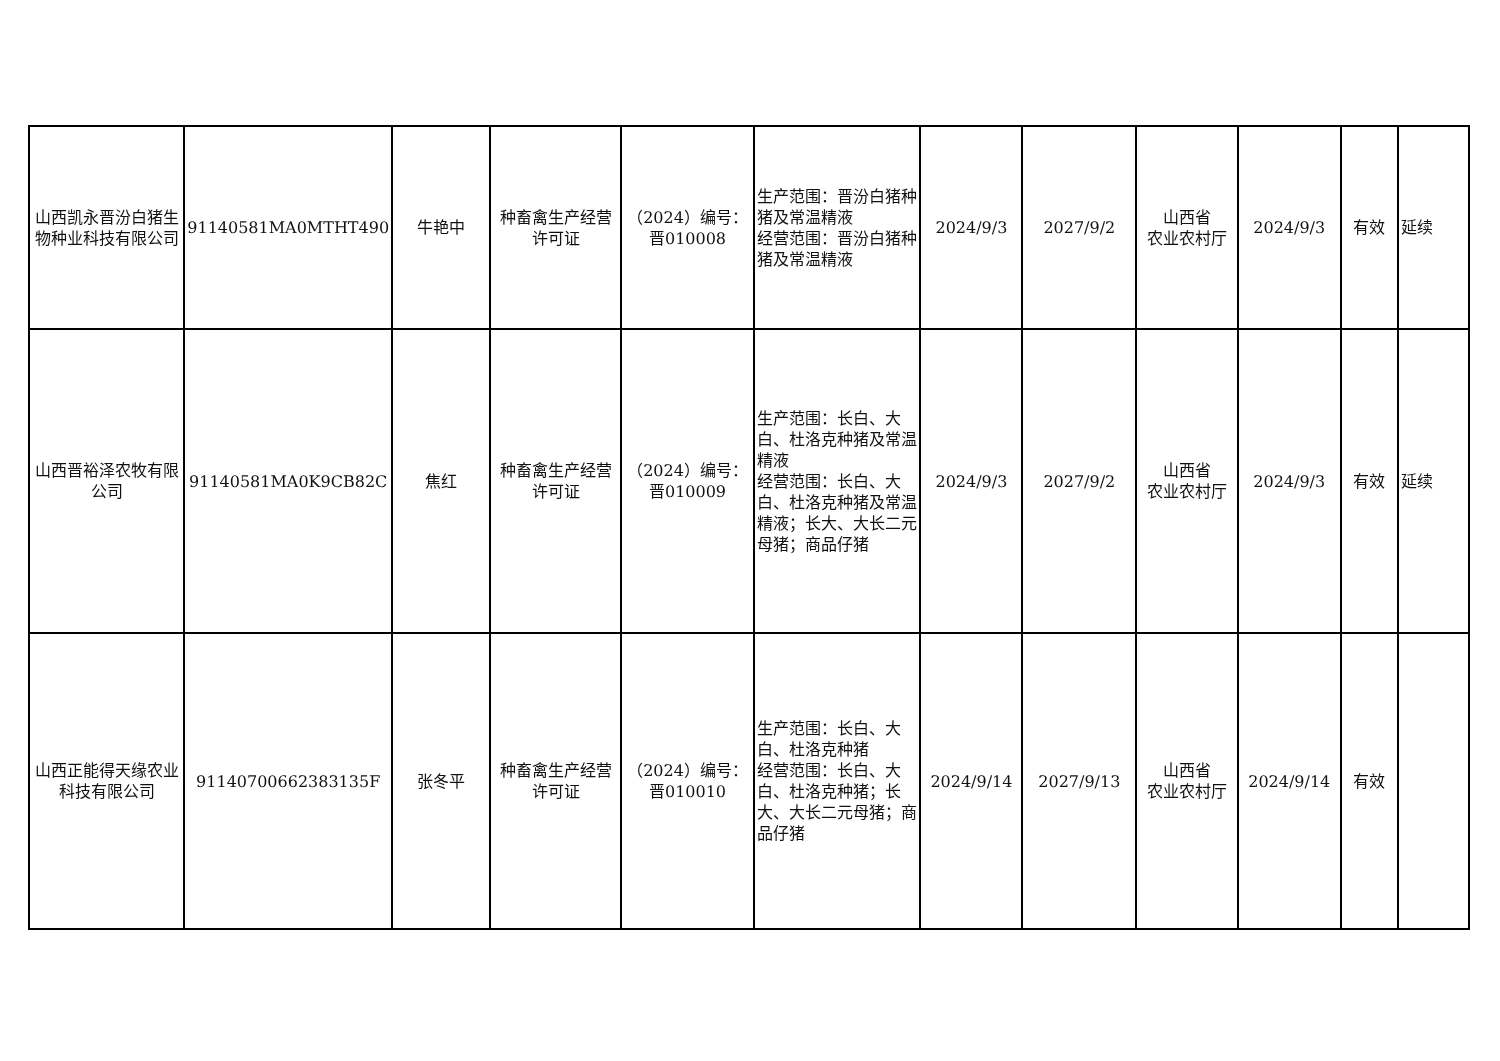| 山西凯永晋汾白猪生物种业科技有限公司 | 91140581MA0MTHT490 | 牛艳中 | 种畜禽生产经营许可证 | （2024）编号：晋010008 | 生产范围：晋汾白猪种猪及常温精液 经营范围：晋汾白猪种猪及常温精液 | 2024/9/3 | 2027/9/2 | 山西省 农业农村厅 | 2024/9/3 | 有效 | 延续 |
| 山西晋裕泽农牧有限公司 | 91140581MA0K9CB82C | 焦红 | 种畜禽生产经营许可证 | （2024）编号：晋010009 | 生产范围：长白、大白、杜洛克种猪及常温精液 经营范围：长白、大白、杜洛克种猪及常温精液；长大、大长二元母猪；商品仔猪 | 2024/9/3 | 2027/9/2 | 山西省 农业农村厅 | 2024/9/3 | 有效 | 延续 |
| 山西正能得天缘农业科技有限公司 | 91140700662383135F | 张冬平 | 种畜禽生产经营许可证 | （2024）编号：晋010010 | 生产范围：长白、大白、杜洛克种猪 经营范围：长白、大白、杜洛克种猪；长大、大长二元母猪；商品仔猪 | 2024/9/14 | 2027/9/13 | 山西省 农业农村厅 | 2024/9/14 | 有效 | |